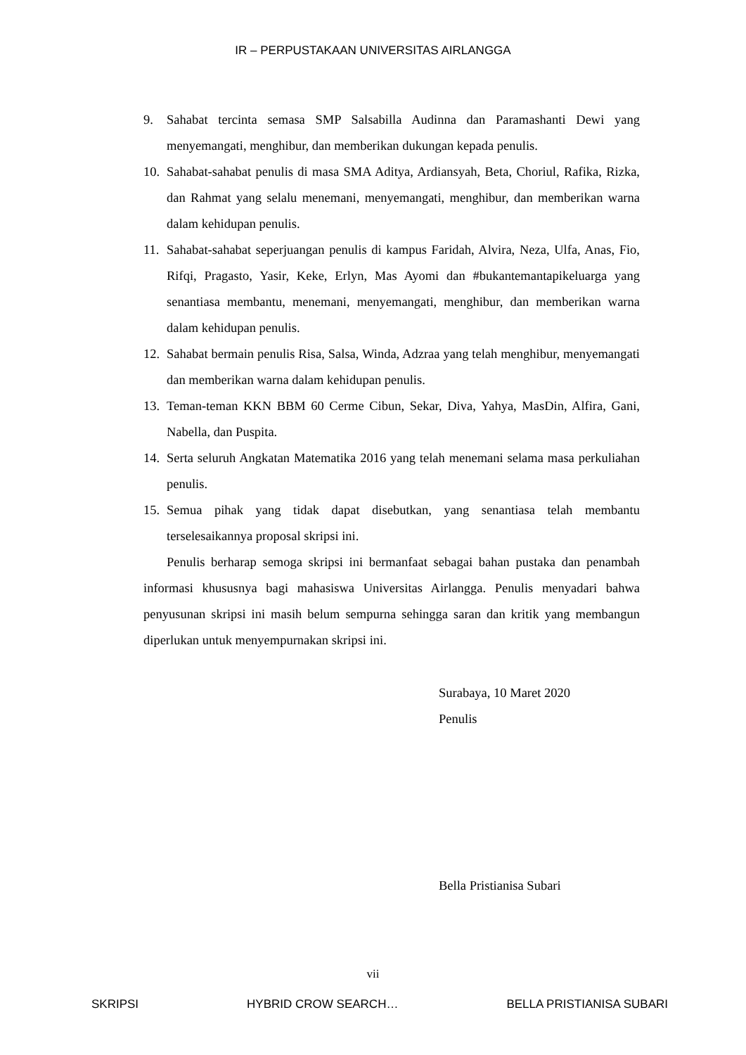IR – PERPUSTAKAAN UNIVERSITAS AIRLANGGA
9. Sahabat tercinta semasa SMP Salsabilla Audinna dan Paramashanti Dewi yang menyemangati, menghibur, dan memberikan dukungan kepada penulis.
10. Sahabat-sahabat penulis di masa SMA Aditya, Ardiansyah, Beta, Choriul, Rafika, Rizka, dan Rahmat yang selalu menemani, menyemangati, menghibur, dan memberikan warna dalam kehidupan penulis.
11. Sahabat-sahabat seperjuangan penulis di kampus Faridah, Alvira, Neza, Ulfa, Anas, Fio, Rifqi, Pragasto, Yasir, Keke, Erlyn, Mas Ayomi dan #bukantemantapikeluarga yang senantiasa membantu, menemani, menyemangati, menghibur, dan memberikan warna dalam kehidupan penulis.
12. Sahabat bermain penulis Risa, Salsa, Winda, Adzraa yang telah menghibur, menyemangati dan memberikan warna dalam kehidupan penulis.
13. Teman-teman KKN BBM 60 Cerme Cibun, Sekar, Diva, Yahya, MasDin, Alfira, Gani, Nabella, dan Puspita.
14. Serta seluruh Angkatan Matematika 2016 yang telah menemani selama masa perkuliahan penulis.
15. Semua pihak yang tidak dapat disebutkan, yang senantiasa telah membantu terselesaikannya proposal skripsi ini.
Penulis berharap semoga skripsi ini bermanfaat sebagai bahan pustaka dan penambah informasi khususnya bagi mahasiswa Universitas Airlangga. Penulis menyadari bahwa penyusunan skripsi ini masih belum sempurna sehingga saran dan kritik yang membangun diperlukan untuk menyempurnakan skripsi ini.
Surabaya, 10 Maret 2020
Penulis
Bella Pristianisa Subari
vii
SKRIPSI HYBRID CROW SEARCH… BELLA PRISTIANISA SUBARI